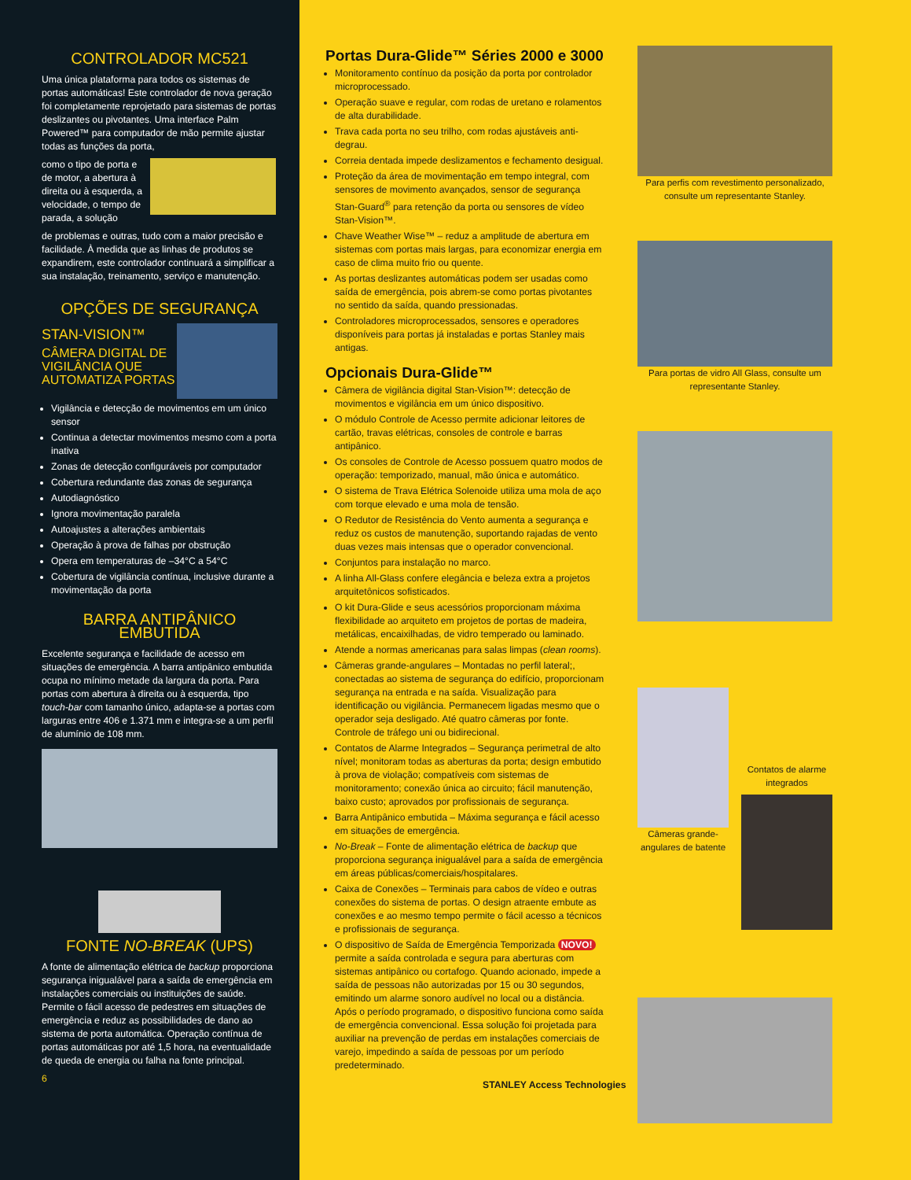CONTROLADOR MC521
Uma única plataforma para todos os sistemas de portas automáticas! Este controlador de nova geração foi completamente reprojetado para sistemas de portas deslizantes ou pivotantes. Uma interface Palm Powered™ para computador de mão permite ajustar todas as funções da porta,
como o tipo de porta e de motor, a abertura à direita ou à esquerda, a velocidade, o tempo de parada, a solução
de problemas e outras, tudo com a maior precisão e facilidade. À medida que as linhas de produtos se expandirem, este controlador continuará a simplificar a sua instalação, treinamento, serviço e manutenção.
OPÇÕES DE SEGURANÇA
STAN-VISION™
CÂMERA DIGITAL DE VIGILÂNCIA QUE AUTOMATIZA PORTAS
Vigilância e detecção de movimentos em um único sensor
Continua a detectar movimentos mesmo com a porta inativa
Zonas de detecção configuráveis por computador
Cobertura redundante das zonas de segurança
Autodiagnóstico
Ignora movimentação paralela
Autoajustes a alterações ambientais
Operação à prova de falhas por obstrução
Opera em temperaturas de –34°C a 54°C
Cobertura de vigilância contínua, inclusive durante a movimentação da porta
BARRA ANTIPÂNICO EMBUTIDA
Excelente segurança e facilidade de acesso em situações de emergência. A barra antipânico embutida ocupa no mínimo metade da largura da porta. Para portas com abertura à direita ou à esquerda, tipo touch-bar com tamanho único, adapta-se a portas com larguras entre 406 e 1.371 mm e integra-se a um perfil de alumínio de 108 mm.
FONTE NO-BREAK (UPS)
A fonte de alimentação elétrica de backup proporciona segurança inigualável para a saída de emergência em instalações comerciais ou instituições de saúde. Permite o fácil acesso de pedestres em situações de emergência e reduz as possibilidades de dano ao sistema de porta automática. Operação contínua de portas automáticas por até 1,5 hora, na eventualidade de queda de energia ou falha na fonte principal.
6
Portas Dura-Glide™ Séries 2000 e 3000
Monitoramento contínuo da posição da porta por controlador microprocessado.
Operação suave e regular, com rodas de uretano e rolamentos de alta durabilidade.
Trava cada porta no seu trilho, com rodas ajustáveis anti-degrau.
Correia dentada impede deslizamentos e fechamento desigual.
Proteção da área de movimentação em tempo integral, com sensores de movimento avançados, sensor de segurança Stan-Guard<sup>®</sup> para retenção da porta ou sensores de vídeo Stan-Vision™.
Chave Weather Wise™ – reduz a amplitude de abertura em sistemas com portas mais largas, para economizar energia em caso de clima muito frio ou quente.
As portas deslizantes automáticas podem ser usadas como saída de emergência, pois abrem-se como portas pivotantes no sentido da saída, quando pressionadas.
Controladores microprocessados, sensores e operadores disponíveis para portas já instaladas e portas Stanley mais antigas.
Opcionais Dura-Glide™
Câmera de vigilância digital Stan-Vision™: detecção de movimentos e vigilância em um único dispositivo.
O módulo Controle de Acesso permite adicionar leitores de cartão, travas elétricas, consoles de controle e barras antipânico.
Os consoles de Controle de Acesso possuem quatro modos de operação: temporizado, manual, mão única e automático.
O sistema de Trava Elétrica Solenoide utiliza uma mola de aço com torque elevado e uma mola de tensão.
O Redutor de Resistência do Vento aumenta a segurança e reduz os custos de manutenção, suportando rajadas de vento duas vezes mais intensas que o operador convencional.
Conjuntos para instalação no marco.
A linha All-Glass confere elegância e beleza extra a projetos arquitetônicos sofisticados.
O kit Dura-Glide e seus acessórios proporcionam máxima flexibilidade ao arquiteto em projetos de portas de madeira, metálicas, encaixilhadas, de vidro temperado ou laminado.
Atende a normas americanas para salas limpas (clean rooms).
Câmeras grande-angulares – Montadas no perfil lateral;, conectadas ao sistema de segurança do edifício, proporcionam segurança na entrada e na saída. Visualização para identificação ou vigilância. Permanecem ligadas mesmo que o operador seja desligado. Até quatro câmeras por fonte. Controle de tráfego uni ou bidirecional.
Contatos de Alarme Integrados – Segurança perimetral de alto nível; monitoram todas as aberturas da porta; design embutido à prova de violação; compatíveis com sistemas de monitoramento; conexão única ao circuito; fácil manutenção, baixo custo; aprovados por profissionais de segurança.
Barra Antipânico embutida – Máxima segurança e fácil acesso em situações de emergência.
No-Break – Fonte de alimentação elétrica de backup que proporciona segurança inigualável para a saída de emergência em áreas públicas/comerciais/hospitalares.
Caixa de Conexões – Terminais para cabos de vídeo e outras conexões do sistema de portas. O design atraente embute as conexões e ao mesmo tempo permite o fácil acesso a técnicos e profissionais de segurança.
O dispositivo de Saída de Emergência Temporizada NOVO! permite a saída controlada e segura para aberturas com sistemas antipânico ou cortafogo. Quando acionado, impede a saída de pessoas não autorizadas por 15 ou 30 segundos, emitindo um alarme sonoro audível no local ou a distância. Após o período programado, o dispositivo funciona como saída de emergência convencional. Essa solução foi projetada para auxiliar na prevenção de perdas em instalações comerciais de varejo, impedindo a saída de pessoas por um período predeterminado.
STANLEY Access Technologies
Para perfis com revestimento personalizado, consulte um representante Stanley.
Para portas de vidro All Glass, consulte um representante Stanley.
Câmeras grande-angulares de batente
Contatos de alarme integrados